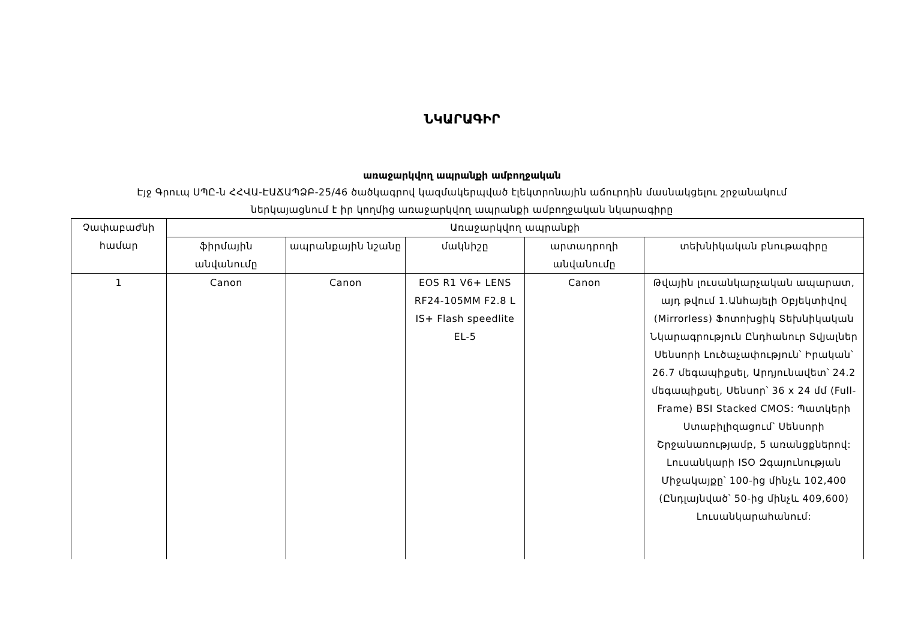ՆԿԱՐԱԳԻՐ
առաջարկվող ապրանքի ամբողջական
Էյջ Գրուպ ՍՊԸ-ն ՀՀՎԱ-ԷԱՃԱՊՁԲ-25/46 ծածկագրով կազմակերպված էլեկտրոնային աճուրդին մասնակցելու շրջանակում
ներկայացնում է իր կողմից առաջարկվող ապրանքի ամբողջական նկարագիրը
| Չափաբաժնի համար | Առաջարկվող ապրանքի | | | | |
| --- | --- | --- | --- | --- | --- |
| | ֆիրմային անվանումը | ապրանքային նշանը | մակնիշը | արտադրողի անվանումը | տեխնիկական բնութագիրը |
| 1 | Canon | Canon | EOS R1 V6+ LENS RF24-105MM F2.8 L IS+ Flash speedlite EL-5 | Canon | Թվային լուսանկարչական ապարատ, այդ թվում 1.Անհայելի Օբյեկտիվով (Mirrorless) Ֆոտոխցիկ Տեխնիկական Նկարագրություն Ընդհանուր Տվյալներ Սենսորի Լուծաչափություն՝ Իրական՝ 26.7 մեգապիքսել, Արդյունավետ՝ 24.2 մեգապիքսել, Սենսոր՝ 36 x 24 մմ (Full-Frame) BSI Stacked CMOS: Պատկերի Ստաբիլիզացում՝ Սենսորի Շրջանառությամբ, 5 առանցքներով: Լուսանկարի ISO Զգայունության Միջակայքը՝ 100-ից մինչև 102,400 (Ընդլայնված՝ 50-ից մինչև 409,600) Լուսանկարահանում: |